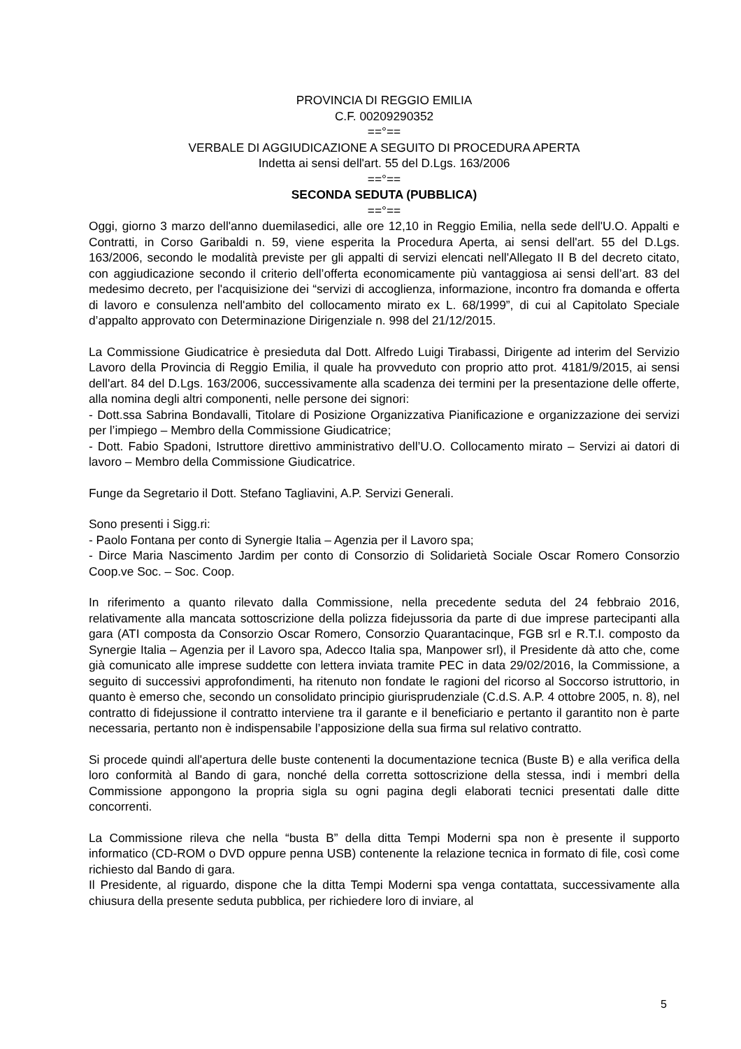PROVINCIA DI REGGIO EMILIA
C.F. 00209290352
==°==
VERBALE DI AGGIUDICAZIONE A SEGUITO DI PROCEDURA APERTA
Indetta ai sensi dell'art. 55 del D.Lgs. 163/2006
==°==
SECONDA SEDUTA (PUBBLICA)
==°==
Oggi, giorno 3 marzo dell'anno duemilasedici, alle ore 12,10 in Reggio Emilia, nella sede dell'U.O. Appalti e Contratti, in Corso Garibaldi n. 59, viene esperita la Procedura Aperta, ai sensi dell'art. 55 del D.Lgs. 163/2006, secondo le modalità previste per gli appalti di servizi elencati nell'Allegato II B del decreto citato, con aggiudicazione secondo il criterio dell’offerta economicamente più vantaggiosa ai sensi dell’art. 83 del medesimo decreto, per l'acquisizione dei “servizi di accoglienza, informazione, incontro fra domanda e offerta di lavoro e consulenza nell'ambito del collocamento mirato ex L. 68/1999”, di cui al Capitolato Speciale d’appalto approvato con Determinazione Dirigenziale n. 998 del 21/12/2015.
La Commissione Giudicatrice è presieduta dal Dott. Alfredo Luigi Tirabassi, Dirigente ad interim del Servizio Lavoro della Provincia di Reggio Emilia, il quale ha provveduto con proprio atto prot. 4181/9/2015, ai sensi dell'art. 84 del D.Lgs. 163/2006, successivamente alla scadenza dei termini per la presentazione delle offerte, alla nomina degli altri componenti, nelle persone dei signori:
- Dott.ssa Sabrina Bondavalli, Titolare di Posizione Organizzativa Pianificazione e organizzazione dei servizi per l’impiego – Membro della Commissione Giudicatrice;
- Dott. Fabio Spadoni, Istruttore direttivo amministrativo dell’U.O. Collocamento mirato – Servizi ai datori di lavoro – Membro della Commissione Giudicatrice.
Funge da Segretario il Dott. Stefano Tagliavini, A.P. Servizi Generali.
Sono presenti i Sigg.ri:
- Paolo Fontana per conto di Synergie Italia – Agenzia per il Lavoro spa;
- Dirce Maria Nascimento Jardim per conto di Consorzio di Solidarietà Sociale Oscar Romero Consorzio Coop.ve Soc. – Soc. Coop.
In riferimento a quanto rilevato dalla Commissione, nella precedente seduta del 24 febbraio 2016, relativamente alla mancata sottoscrizione della polizza fidejussoria da parte di due imprese partecipanti alla gara (ATI composta da Consorzio Oscar Romero, Consorzio Quarantacinque, FGB srl e R.T.I. composto da Synergie Italia – Agenzia per il Lavoro spa, Adecco Italia spa, Manpower srl), il Presidente dà atto che, come già comunicato alle imprese suddette con lettera inviata tramite PEC in data 29/02/2016, la Commissione, a seguito di successivi approfondimenti, ha ritenuto non fondate le ragioni del ricorso al Soccorso istruttorio, in quanto è emerso che, secondo un consolidato principio giurisprudenziale (C.d.S. A.P. 4 ottobre 2005, n. 8), nel contratto di fidejussione il contratto interviene tra il garante e il beneficiario e pertanto il garantito non è parte necessaria, pertanto non è indispensabile l’apposizione della sua firma sul relativo contratto.
Si procede quindi all'apertura delle buste contenenti la documentazione tecnica (Buste B) e alla verifica della loro conformità al Bando di gara, nonché della corretta sottoscrizione della stessa, indi i membri della Commissione appongono la propria sigla su ogni pagina degli elaborati tecnici presentati dalle ditte concorrenti.
La Commissione rileva che nella “busta B” della ditta Tempi Moderni spa non è presente il supporto informatico (CD-ROM o DVD oppure penna USB) contenente la relazione tecnica in formato di file, così come richiesto dal Bando di gara.
Il Presidente, al riguardo, dispone che la ditta Tempi Moderni spa venga contattata, successivamente alla chiusura della presente seduta pubblica, per richiedere loro di inviare, al
5